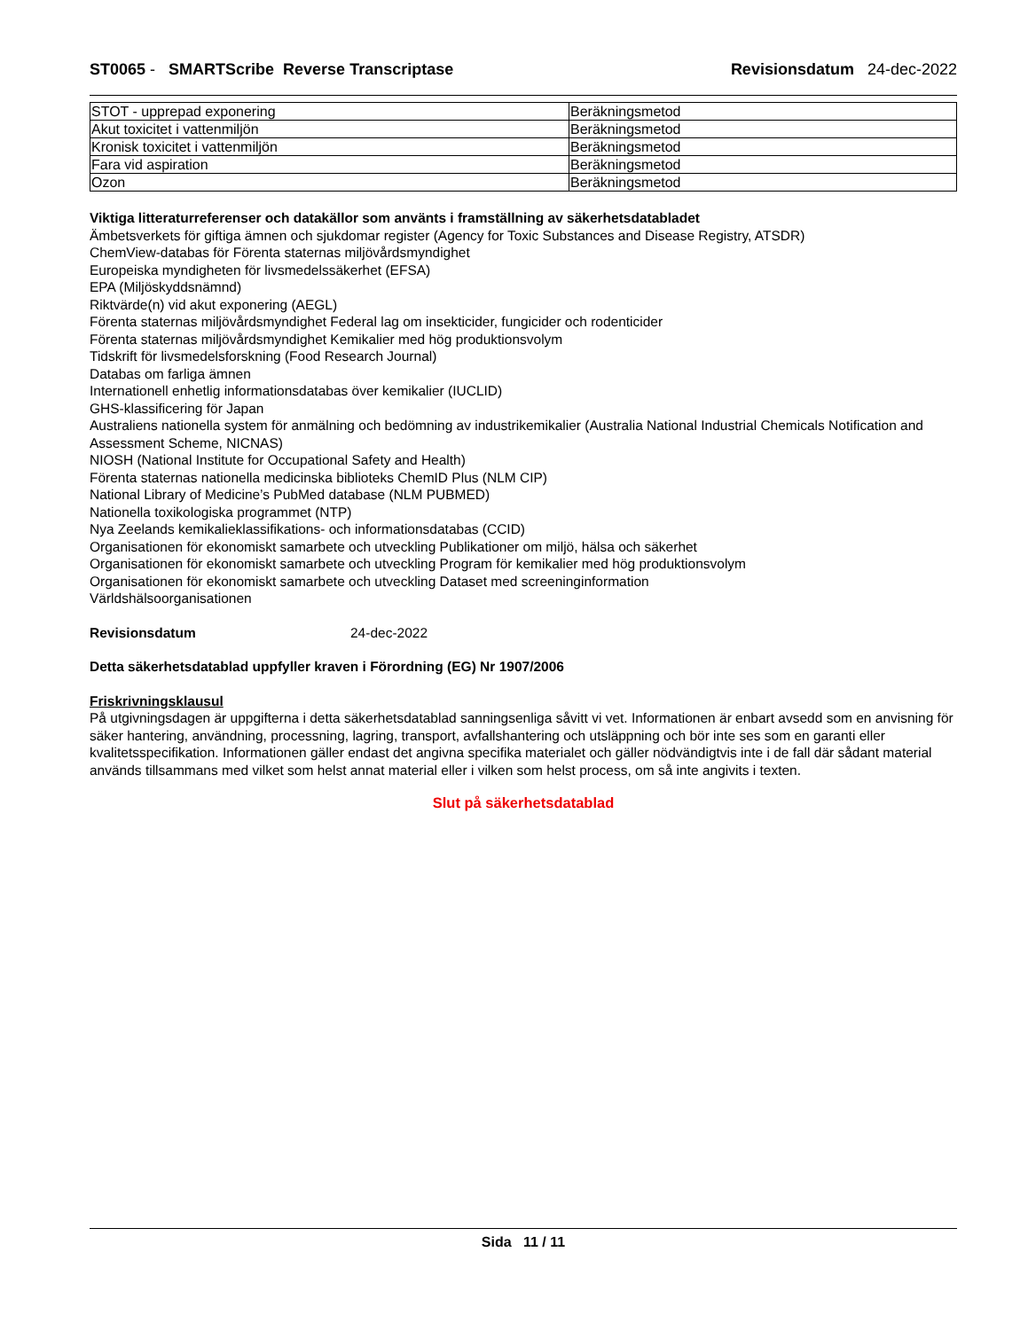ST0065 - SMARTScribe Reverse Transcriptase Revisionsdatum 24-dec-2022
| STOT - upprepad exponering | Beräkningsmetod |
| Akut toxicitet i vattenmiljön | Beräkningsmetod |
| Kronisk toxicitet i vattenmiljön | Beräkningsmetod |
| Fara vid aspiration | Beräkningsmetod |
| Ozon | Beräkningsmetod |
Viktiga litteraturreferenser och datakällor som använts i framställning av säkerhetsdatabladet
Ämbetsverkets för giftiga ämnen och sjukdomar register (Agency for Toxic Substances and Disease Registry, ATSDR)
ChemView-databas för Förenta staternas miljövårdsmyndighet
Europeiska myndigheten för livsmedelssäkerhet (EFSA)
EPA (Miljöskyddsnämnd)
Riktvärde(n) vid akut exponering (AEGL)
Förenta staternas miljövårdsmyndighet Federal lag om insekticider, fungicider och rodenticider
Förenta staternas miljövårdsmyndighet Kemikalier med hög produktionsvolym
Tidskrift för livsmedelsforskning (Food Research Journal)
Databas om farliga ämnen
Internationell enhetlig informationsdatabas över kemikalier (IUCLID)
GHS-klassificering för Japan
Australiens nationella system för anmälning och bedömning av industrikemikalier (Australia National Industrial Chemicals Notification and Assessment Scheme, NICNAS)
NIOSH (National Institute for Occupational Safety and Health)
Förenta staternas nationella medicinska biblioteks ChemID Plus (NLM CIP)
National Library of Medicine’s PubMed database (NLM PUBMED)
Nationella toxikologiska programmet (NTP)
Nya Zeelands kemikalieklassifikations- och informationsdatabas (CCID)
Organisationen för ekonomiskt samarbete och utveckling Publikationer om miljö, hälsa och säkerhet
Organisationen för ekonomiskt samarbete och utveckling Program för kemikalier med hög produktionsvolym
Organisationen för ekonomiskt samarbete och utveckling Dataset med screeninginformation
Världshälsoorganisationen
Revisionsdatum 24-dec-2022
Detta säkerhetsdatablad uppfyller kraven i Förordning (EG) Nr 1907/2006
Friskrivningsklausul
På utgivningsdagen är uppgifterna i detta säkerhetsdatablad sanningsenliga såvitt vi vet. Informationen är enbart avsedd som en anvisning för säker hantering, användning, processning, lagring, transport, avfallshantering och utsläppning och bör inte ses som en garanti eller kvalitetsspecifikation. Informationen gäller endast det angivna specifika materialet och gäller nödvändigtvis inte i de fall där sådant material används tillsammans med vilket som helst annat material eller i vilken som helst process, om så inte angivits i texten.
Slut på säkerhetsdatablad
Sida 11 / 11